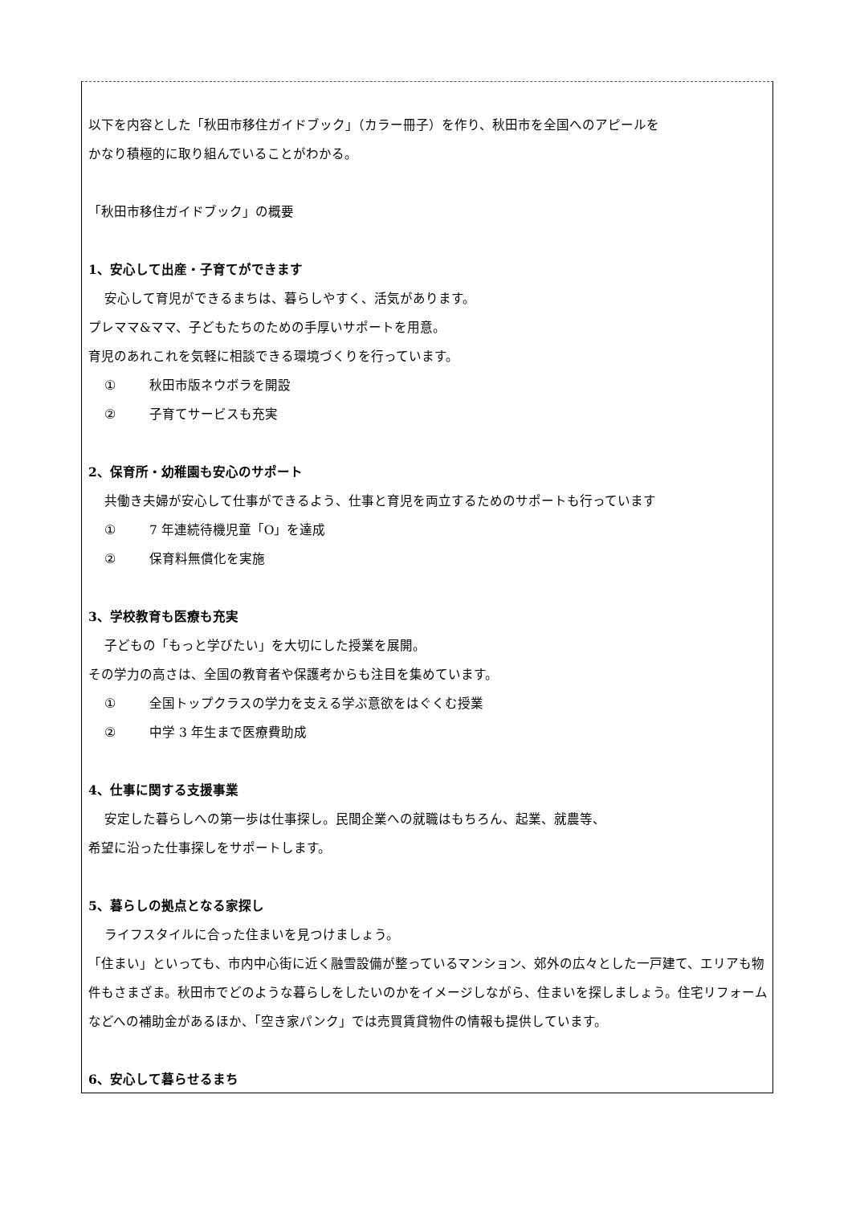以下を内容とした「秋田市移住ガイドブック」（カラー冊子）を作り、秋田市を全国へのアピールを
かなり積極的に取り組んでいることがわかる。
「秋田市移住ガイドブック」の概要
1、安心して出産・子育てができます
安心して育児ができるまちは、暮らしやすく、活気があります。
プレママ&ママ、子どもたちのための手厚いサポートを用意。
育児のあれこれを気軽に相談できる環境づくりを行っています。
① 秋田市版ネウボラを開設
② 子育てサービスも充実
2、保育所・幼稚園も安心のサポート
共働き夫婦が安心して仕事ができるよう、仕事と育児を両立するためのサポートも行っています
① 7 年連続待機児童「O」を達成
② 保育料無償化を実施
3、学校教育も医療も充実
子どもの「もっと学びたい」を大切にした授業を展開。
その学力の高さは、全国の教育者や保護考からも注目を集めています。
① 全国トップクラスの学力を支える学ぶ意欲をはぐくむ授業
② 中学 3 年生まで医療費助成
4、仕事に関する支援事業
安定した暮らしへの第一歩は仕事探し。民間企業への就職はもちろん、起業、就農等、
希望に沿った仕事探しをサポートします。
5、暮らしの拠点となる家探し
ライフスタイルに合った住まいを見つけましょう。
「住まい」といっても、市内中心街に近く融雪設備が整っているマンション、郊外の広々とした一戸建て、エリアも物件もさまざま。秋田市でどのような暮らしをしたいのかをイメージしながら、住まいを探しましょう。住宅リフォームなどへの補助金があるほか、「空き家パンク」では売買賃貸物件の情報も提供しています。
6、安心して暮らせるまち